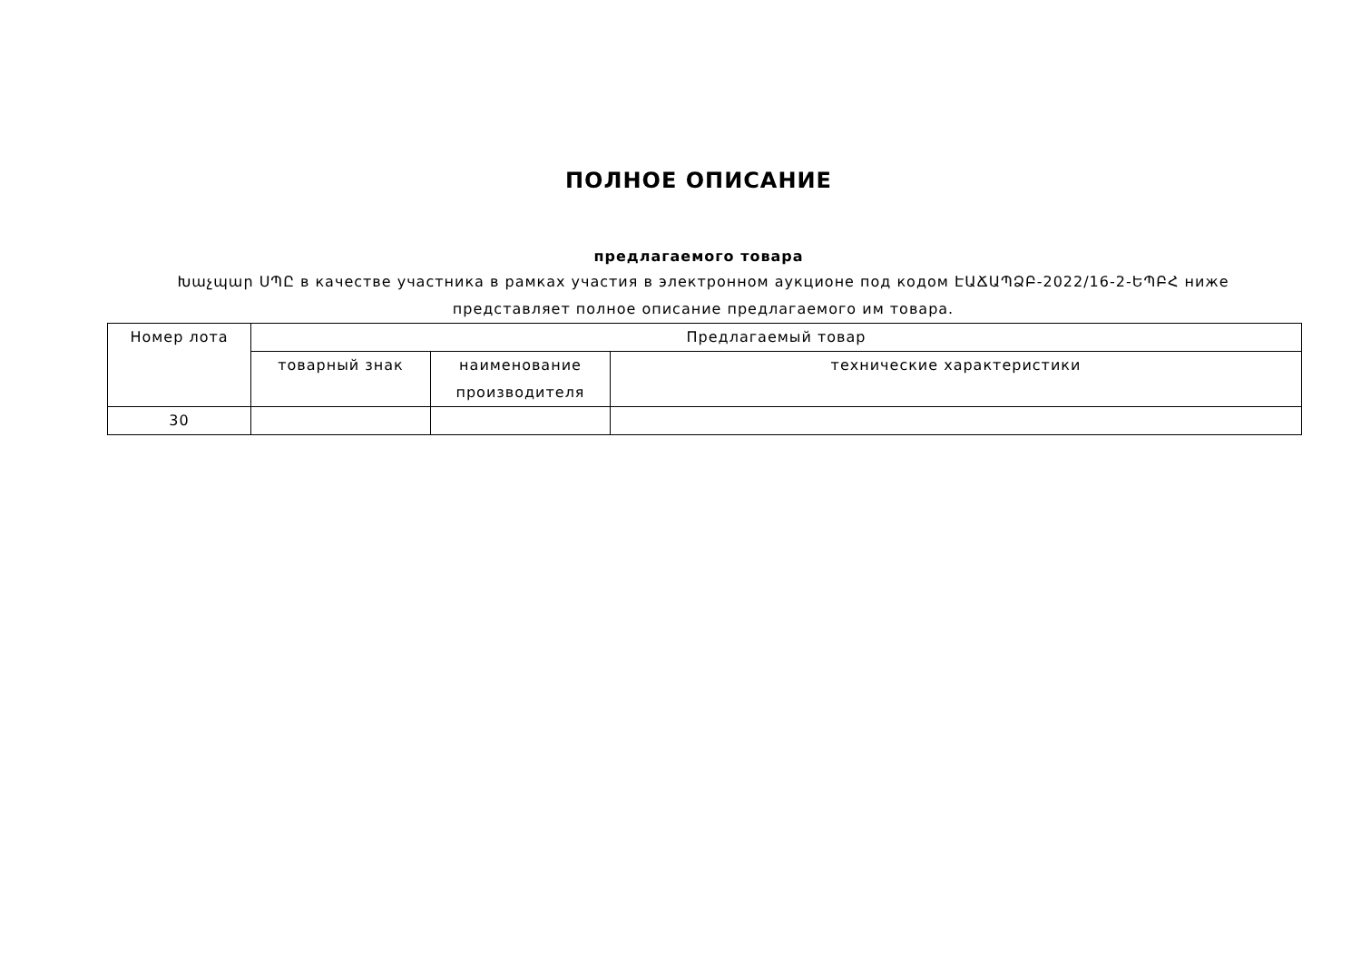ПОЛНОЕ ОПИСАНИЕ
предлагаемого товара
Խաչպար ՍՊԸ в качестве участника в рамках участия в электронном аукционе под кодом ԷԱՃԱՊՁԲ-2022/16-2-ԵՊԲՀ ниже представляет полное описание предлагаемого им товара.
| Номер лота | Предлагаемый товар | | |
| --- | --- | --- | --- |
| | товарный знак | наименование производителя | технические характеристики |
| 30 | | | |